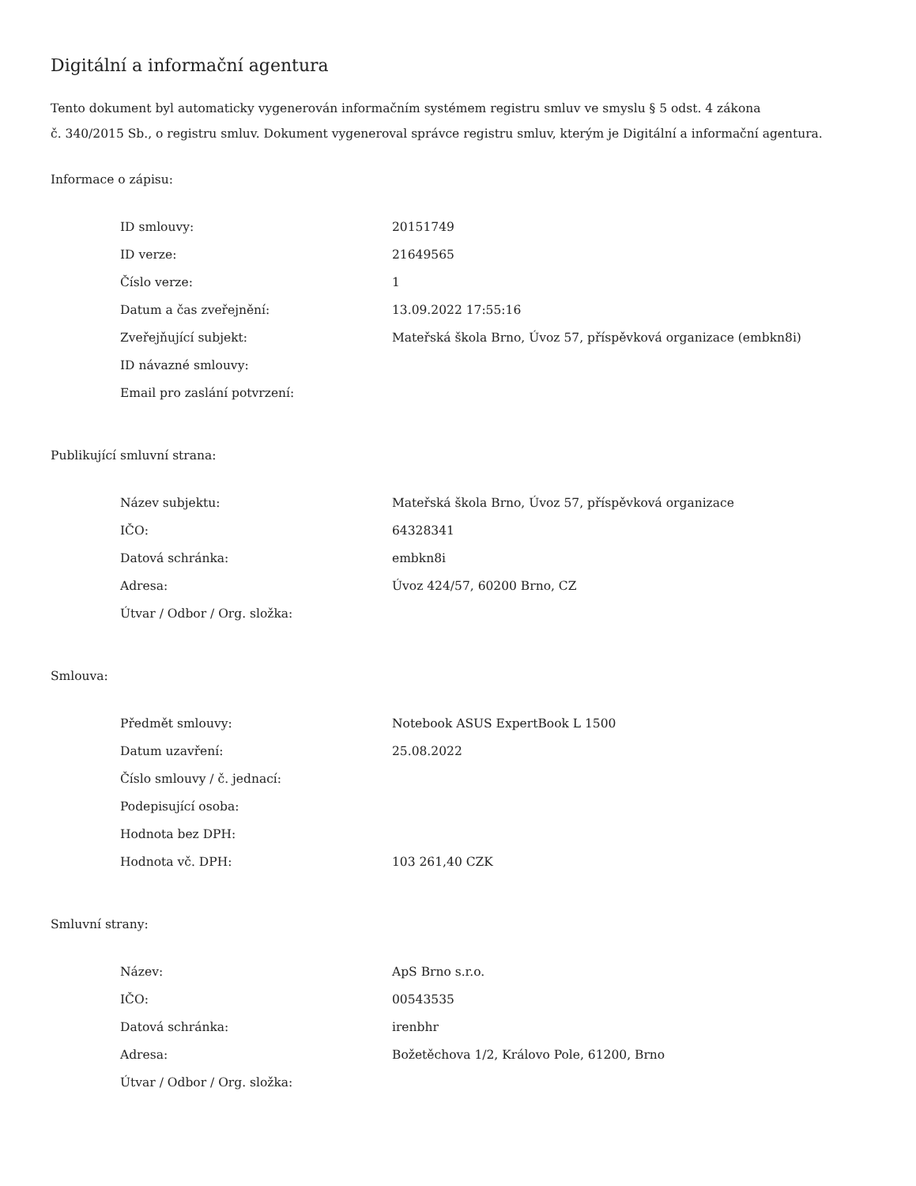Digitální a informační agentura
Tento dokument byl automaticky vygenerován informačním systémem registru smluv ve smyslu § 5 odst. 4 zákona
č. 340/2015 Sb., o registru smluv. Dokument vygeneroval správce registru smluv, kterým je Digitální a informační agentura.
Informace o zápisu:
| ID smlouvy: | 20151749 |
| ID verze: | 21649565 |
| Číslo verze: | 1 |
| Datum a čas zveřejnění: | 13.09.2022 17:55:16 |
| Zveřejňující subjekt: | Mateřská škola Brno, Úvoz 57, příspěvková organizace (embkn8i) |
| ID návazné smlouvy: | |
| Email pro zaslání potvrzení: | |
Publikující smluvní strana:
| Název subjektu: | Mateřská škola Brno, Úvoz 57, příspěvková organizace |
| IČO: | 64328341 |
| Datová schránka: | embkn8i |
| Adresa: | Úvoz 424/57, 60200 Brno, CZ |
| Útvar / Odbor / Org. složka: | |
Smlouva:
| Předmět smlouvy: | Notebook ASUS ExpertBook L 1500 |
| Datum uzavření: | 25.08.2022 |
| Číslo smlouvy / č. jednací: | |
| Podepisující osoba: | |
| Hodnota bez DPH: | |
| Hodnota vč. DPH: | 103 261,40 CZK |
Smluvní strany:
| Název: | ApS Brno s.r.o. |
| IČO: | 00543535 |
| Datová schránka: | irenbhr |
| Adresa: | Božetěchova 1/2, Královo Pole, 61200, Brno |
| Útvar / Odbor / Org. složka: | |